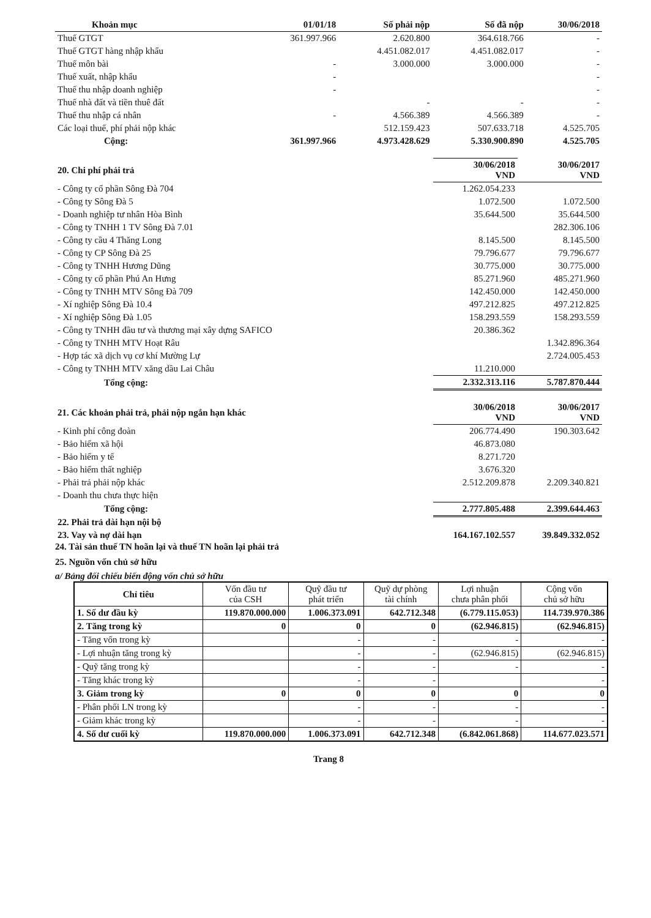| Khoản mục | 01/01/18 | Số phải nộp | Số đã nộp | 30/06/2018 |
| --- | --- | --- | --- | --- |
| Thuế GTGT | 361.997.966 | 2.620.800 | 364.618.766 | - |
| Thuế GTGT hàng nhập khẩu | | 4.451.082.017 | 4.451.082.017 | - |
| Thuế môn bài | - | 3.000.000 | 3.000.000 | - |
| Thuế xuất, nhập khẩu | - | | | - |
| Thuế thu nhập doanh nghiệp | - | | | - |
| Thuế nhà đất và tiền thuê đất | | - | - | - |
| Thuế thu nhập cá nhân | - | 4.566.389 | 4.566.389 | - |
| Các loại thuế, phí phải nộp khác | | 512.159.423 | 507.633.718 | 4.525.705 |
| Cộng: | 361.997.966 | 4.973.428.629 | 5.330.900.890 | 4.525.705 |
| 20. Chi phí phải trả | 30/06/2018 VND | 30/06/2017 VND |
| - Công ty cổ phần Sông Đà 704 | 1.262.054.233 | |
| - Công ty Sông Đà 5 | 1.072.500 | 1.072.500 |
| - Doanh nghiệp tư nhân Hòa Bình | 35.644.500 | 35.644.500 |
| - Công ty TNHH 1 TV Sông Đà 7.01 | | 282.306.106 |
| - Công ty cầu 4 Thăng Long | 8.145.500 | 8.145.500 |
| - Công ty CP Sông Đà 25 | 79.796.677 | 79.796.677 |
| - Công ty TNHH Hương Dũng | 30.775.000 | 30.775.000 |
| - Công ty cổ phần Phú An Hưng | 85.271.960 | 485.271.960 |
| - Công ty TNHH MTV Sông Đà 709 | 142.450.000 | 142.450.000 |
| - Xí nghiệp Sông Đà 10.4 | 497.212.825 | 497.212.825 |
| - Xí nghiệp Sông Đà 1.05 | 158.293.559 | 158.293.559 |
| - Công ty TNHH đầu tư và thương mại xây dựng SAFICO | 20.386.362 | |
| - Công ty TNHH MTV Hoạt Râu | | 1.342.896.364 |
| - Hợp tác xã dịch vụ cơ khí Mường Lự | | 2.724.005.453 |
| - Công ty TNHH MTV xăng dầu Lai Châu | 11.210.000 | |
| Tổng cộng: | 2.332.313.116 | 5.787.870.444 |
| 21. Các khoản phải trả, phải nộp ngắn hạn khác | 30/06/2018 VND | 30/06/2017 VND |
| - Kinh phí công đoàn | 206.774.490 | 190.303.642 |
| - Bảo hiểm xã hội | 46.873.080 | |
| - Bảo hiểm y tế | 8.271.720 | |
| - Bảo hiểm thất nghiệp | 3.676.320 | |
| - Phải trả phải nộp khác | 2.512.209.878 | 2.209.340.821 |
| - Doanh thu chưa thực hiện | | |
| Tổng cộng: | 2.777.805.488 | 2.399.644.463 |
| 22. Phải trả dài hạn nội bộ | | |
| 23. Vay và nợ dài hạn | 164.167.102.557 | 39.849.332.052 |
24. Tài sản thuế TN hoãn lại và thuế TN hoãn lại phải trả
25. Nguồn vốn chủ sở hữu
a/ Bảng đối chiếu biến động vốn chủ sở hữu
| Chỉ tiêu | Vốn đầu tư của CSH | Quỹ đầu tư phát triển | Quỹ dự phòng tài chính | Lợi nhuận chưa phân phối | Cộng vốn chủ sở hữu |
| --- | --- | --- | --- | --- | --- |
| 1. Số dư đầu kỳ | 119.870.000.000 | 1.006.373.091 | 642.712.348 | (6.779.115.053) | 114.739.970.386 |
| 2. Tăng trong kỳ | 0 | 0 | 0 | (62.946.815) | (62.946.815) |
| - Tăng vốn trong kỳ | | - | - | - | - |
| - Lợi nhuận tăng trong kỳ | | - | - | (62.946.815) | (62.946.815) |
| - Quỹ tăng trong kỳ | | - | - | - | - |
| - Tăng khác trong kỳ | | - | - | | - |
| 3. Giảm trong kỳ | 0 | 0 | 0 | 0 | 0 |
| - Phân phối LN trong kỳ | | - | - | - | - |
| - Giảm khác trong kỳ | | - | - | - | - |
| 4. Số dư cuối kỳ | 119.870.000.000 | 1.006.373.091 | 642.712.348 | (6.842.061.868) | 114.677.023.571 |
Trang 8